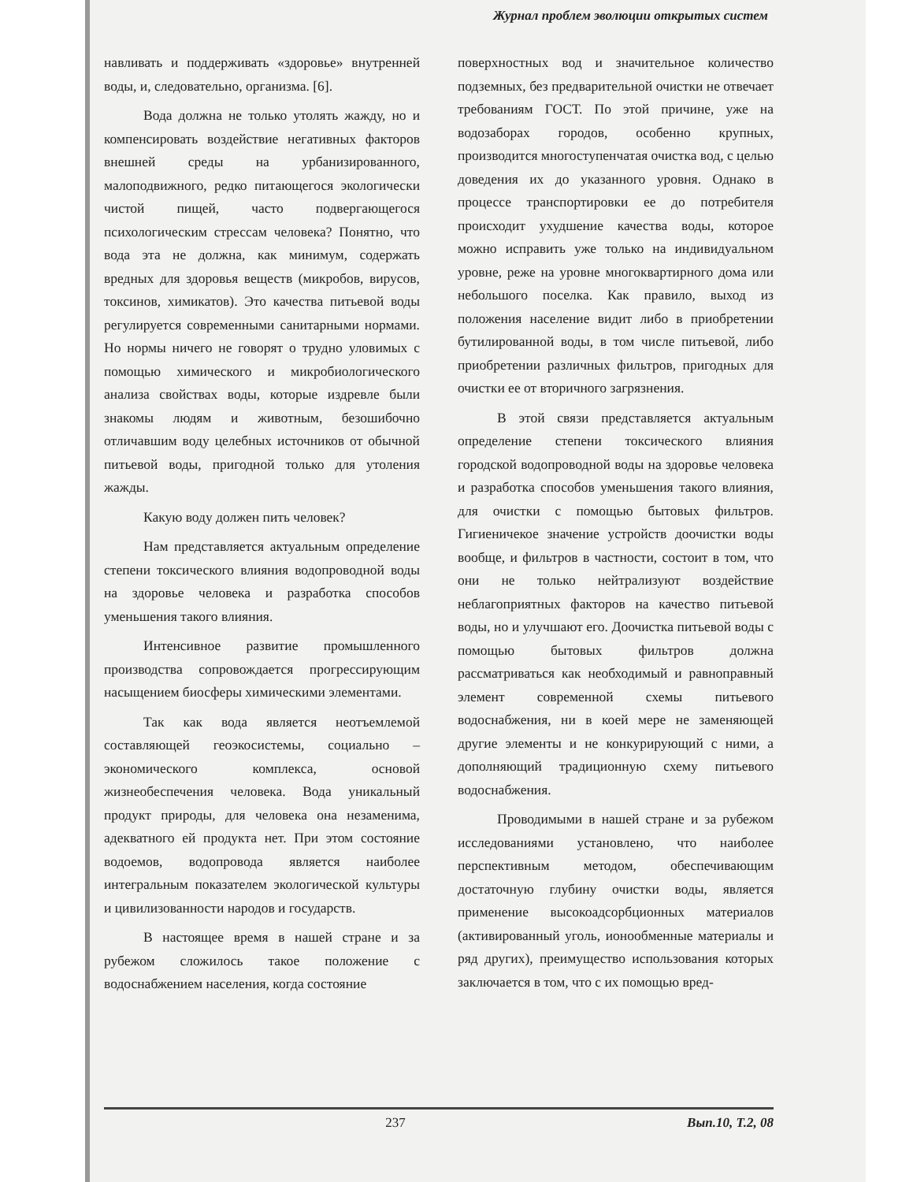Журнал проблем эволюции открытых систем
навливать и поддерживать «здоровье» внутренней воды, и, следовательно, организма. [6].
Вода должна не только утолять жажду, но и компенсировать воздействие негативных факторов внешней среды на урбанизированного, малоподвижного, редко питающегося экологически чистой пищей, часто подвергающегося психологическим стрессам человека? Понятно, что вода эта не должна, как минимум, содержать вредных для здоровья веществ (микробов, вирусов, токсинов, химикатов). Это качества питьевой воды регулируется современными санитарными нормами. Но нормы ничего не говорят о трудно уловимых с помощью химического и микробиологического анализа свойствах воды, которые издревле были знакомы людям и животным, безошибочно отличавшим воду целебных источников от обычной питьевой воды, пригодной только для утоления жажды.
Какую воду должен пить человек?
Нам представляется актуальным определение степени токсического влияния водопроводной воды на здоровье человека и разработка способов уменьшения такого влияния.
Интенсивное развитие промышленного производства сопровождается прогрессирующим насыщением биосферы химическими элементами.
Так как вода является неотъемлемой составляющей геоэкосистемы, социально – экономического комплекса, основой жизнеобеспечения человека. Вода уникальный продукт природы, для человека она незаменима, адекватного ей продукта нет. При этом состояние водоемов, водопровода является наиболее интегральным показателем экологической культуры и цивилизованности народов и государств.
В настоящее время в нашей стране и за рубежом сложилось такое положение с водоснабжением населения, когда состояние
поверхностных вод и значительное количество подземных, без предварительной очистки не отвечает требованиям ГОСТ. По этой причине, уже на водозаборах городов, особенно крупных, производится многоступенчатая очистка вод, с целью доведения их до указанного уровня. Однако в процессе транспортировки ее до потребителя происходит ухудшение качества воды, которое можно исправить уже только на индивидуальном уровне, реже на уровне многоквартирного дома или небольшого поселка. Как правило, выход из положения население видит либо в приобретении бутилированной воды, в том числе питьевой, либо приобретении различных фильтров, пригодных для очистки ее от вторичного загрязнения.
В этой связи представляется актуальным определение степени токсического влияния городской водопроводной воды на здоровье человека и разработка способов уменьшения такого влияния, для очистки с помощью бытовых фильтров. Гигиеничекое значение устройств доочистки воды вообще, и фильтров в частности, состоит в том, что они не только нейтрализуют воздействие неблагоприятных факторов на качество питьевой воды, но и улучшают его. Доочистка питьевой воды с помощью бытовых фильтров должна рассматриваться как необходимый и равноправный элемент современной схемы питьевого водоснабжения, ни в коей мере не заменяющей другие элементы и не конкурирующий с ними, а дополняющий традиционную схему питьевого водоснабжения.
Проводимыми в нашей стране и за рубежом исследованиями установлено, что наиболее перспективным методом, обеспечивающим достаточную глубину очистки воды, является применение высокоадсорбционных материалов (активированный уголь, ионообменные материалы и ряд других), преимущество использования которых заключается в том, что с их помощью вред-
237 Вып.10, Т.2, 08